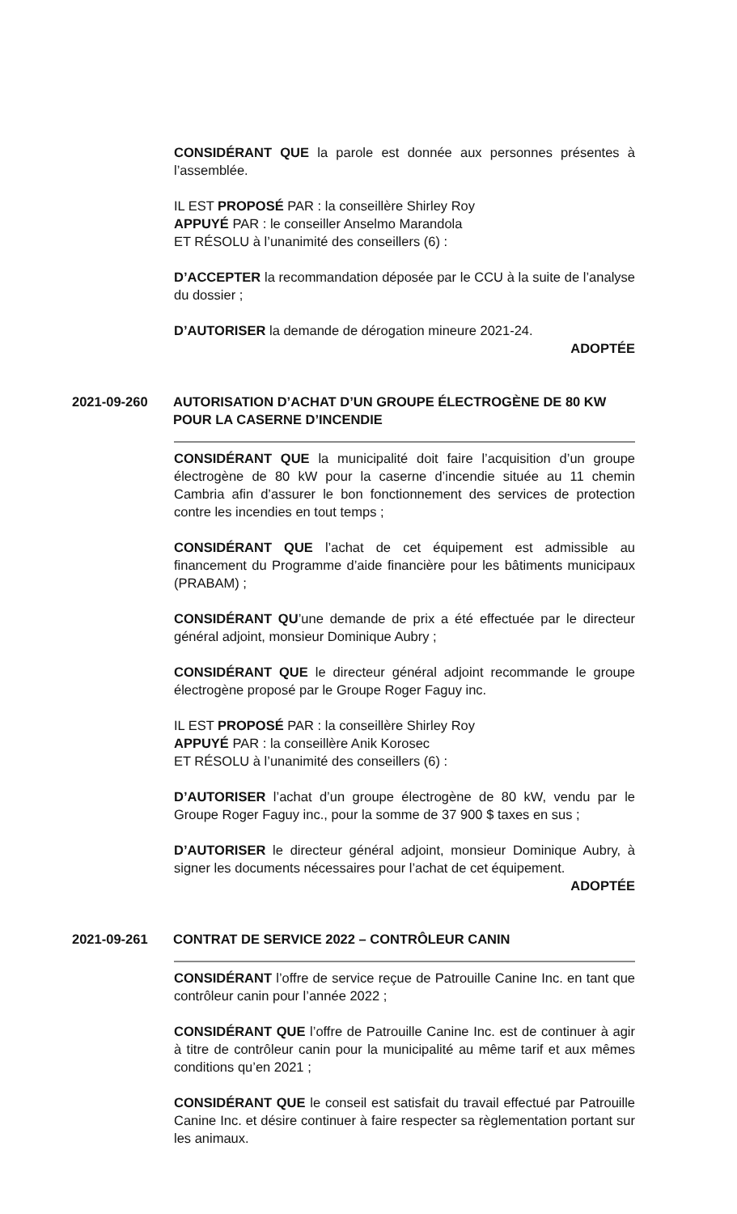CONSIDÉRANT QUE la parole est donnée aux personnes présentes à l’assemblée.
IL EST PROPOSÉ PAR : la conseillère Shirley Roy
APPUYÉ PAR : le conseiller Anselmo Marandola
ET RÉSOLU à l’unanimité des conseillers (6) :
D’ACCEPTER la recommandation déposée par le CCU à la suite de l’analyse du dossier ;
D’AUTORISER la demande de dérogation mineure 2021-24.
ADOPTÉE
2021-09-260 AUTORISATION D’ACHAT D’UN GROUPE ÉLECTROGÈNE DE 80 KW POUR LA CASERNE D’INCENDIE
CONSIDÉRANT QUE la municipalité doit faire l’acquisition d’un groupe électrogène de 80 kW pour la caserne d’incendie située au 11 chemin Cambria afin d’assurer le bon fonctionnement des services de protection contre les incendies en tout temps ;
CONSIDÉRANT QUE l’achat de cet équipement est admissible au financement du Programme d’aide financière pour les bâtiments municipaux (PRABAM) ;
CONSIDÉRANT QU’une demande de prix a été effectuée par le directeur général adjoint, monsieur Dominique Aubry ;
CONSIDÉRANT QUE le directeur général adjoint recommande le groupe électrogène proposé par le Groupe Roger Faguy inc.
IL EST PROPOSÉ PAR : la conseillère Shirley Roy
APPUYÉ PAR : la conseillère Anik Korosec
ET RÉSOLU à l’unanimité des conseillers (6) :
D’AUTORISER l’achat d’un groupe électrogène de 80 kW, vendu par le Groupe Roger Faguy inc., pour la somme de 37 900 $ taxes en sus ;
D’AUTORISER le directeur général adjoint, monsieur Dominique Aubry, à signer les documents nécessaires pour l’achat de cet équipement.
ADOPTÉE
2021-09-261 CONTRAT DE SERVICE 2022 – CONTRÔLEUR CANIN
CONSIDÉRANT l’offre de service reçue de Patrouille Canine Inc. en tant que contrôleur canin pour l’année 2022 ;
CONSIDÉRANT QUE l’offre de Patrouille Canine Inc. est de continuer à agir à titre de contrôleur canin pour la municipalité au même tarif et aux mêmes conditions qu’en 2021 ;
CONSIDÉRANT QUE le conseil est satisfait du travail effectué par Patrouille Canine Inc. et désire continuer à faire respecter sa règlementation portant sur les animaux.